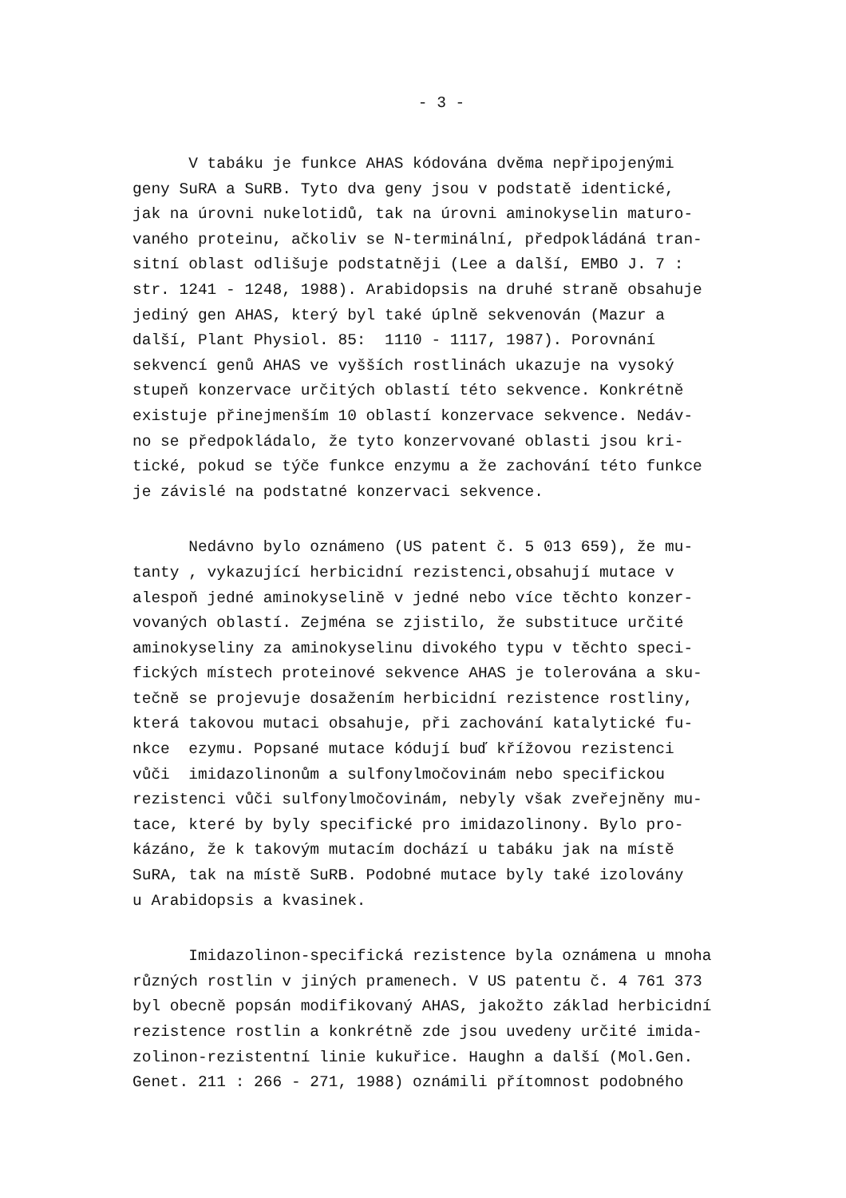- 3 -
V tabáku je funkce AHAS kódována dvěma nepřipojenými
geny SuRA a SuRB. Tyto dva geny jsou v podstatě identické,
jak na úrovni nukelotidů, tak na úrovni aminokyselin maturo-
vaného proteinu, ačkoliv se N-terminální, předpokládáná tran-
sitní oblast odlišuje podstatněji (Lee a další, EMBO J. 7 :
str. 1241 - 1248, 1988). Arabidopsis na druhé straně obsahuje
jediný gen AHAS, který byl také úplně sekvenován (Mazur a
další, Plant Physiol. 85: 1110 - 1117, 1987). Porovnání
sekvencí genů AHAS ve vyšších rostlinách ukazuje na vysoký
stupeň konzervace určitých oblastí této sekvence. Konkrétně
existuje přinejmenším 10 oblastí konzervace sekvence. Nedáv-
no se předpokládalo, že tyto konzervované oblasti jsou kri-
tické, pokud se týče funkce enzymu a že zachování této funkce
je závislé na podstatné konzervaci sekvence.
Nedávno bylo oznámeno (US patent č. 5 013 659), že mu-
tanty , vykazující herbicidní rezistenci,obsahují mutace v
alespoň jedné aminokyselině v jedné nebo více těchto konzer-
vovaných oblastí. Zejména se zjistilo, že substituce určité
aminokyseliny za aminokyselinu divokého typu v těchto speci-
fických místech proteinové sekvence AHAS je tolerována a sku-
tečně se projevuje dosažením herbicidní rezistence rostliny,
která takovou mutaci obsahuje, při zachování katalytické fu-
nkce ezymu. Popsané mutace kódují buď křížovou rezistenci
vůči imidazolinonům a sulfonylmočovinám nebo specifickou
rezistenci vůči sulfonylmočovinám, nebyly však zveřejněny mu-
tace, které by byly specifické pro imidazolinony. Bylo pro-
kázáno, že k takovým mutacím dochází u tabáku jak na místě
SuRA, tak na místě SuRB. Podobné mutace byly také izolovány
u Arabidopsis a kvasinek.
Imidazolinon-specifická rezistence byla oznámena u mnoha
různých rostlin v jiných pramenech. V US patentu č. 4 761 373
byl obecně popsán modifikovaný AHAS, jakožto základ herbicidní
rezistence rostlin a konkrétně zde jsou uvedeny určité imida-
zolinon-rezistentní linie kukuřice. Haughn a další (Mol.Gen.
Genet. 211 : 266 - 271, 1988) oznámili přítomnost podobného